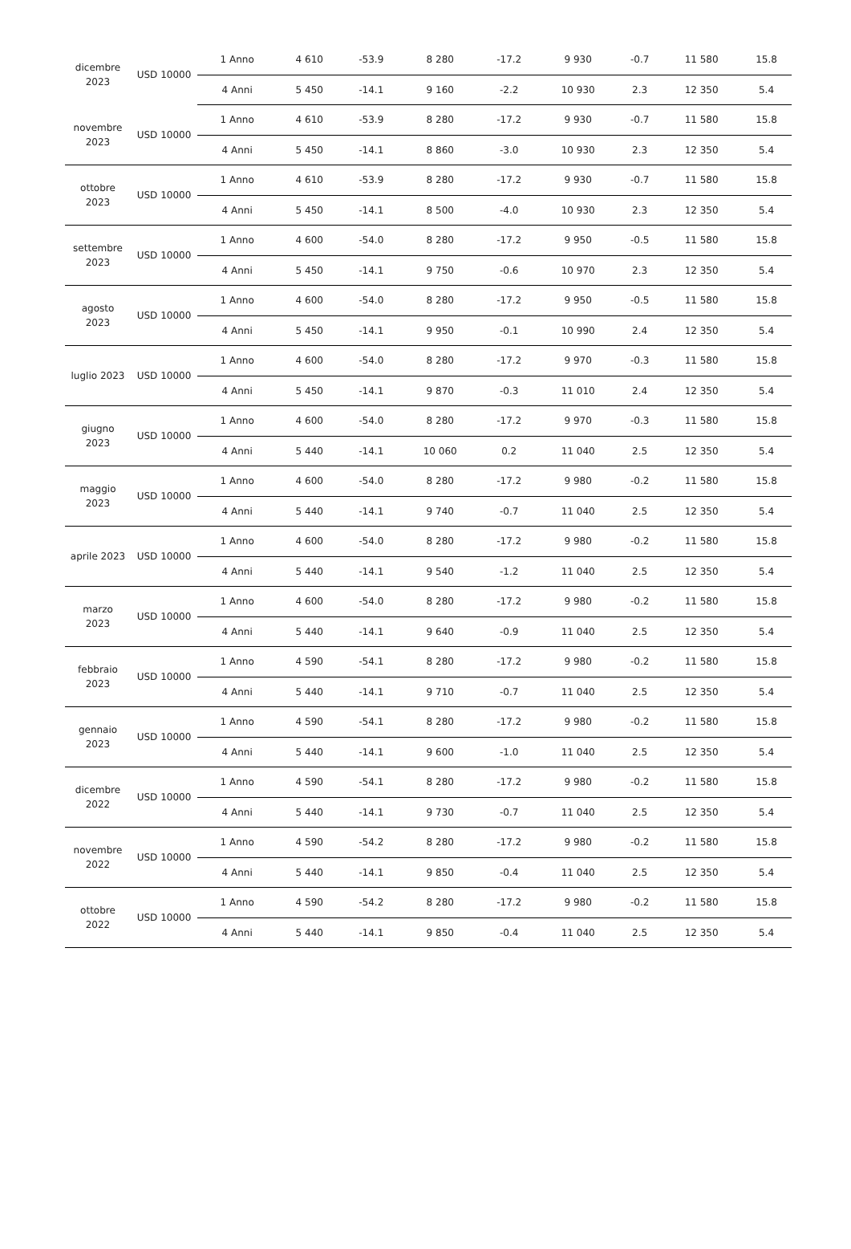| dicembre 2023 | USD 10000 | 1 Anno | 4 610 | -53.9 | 8 280 | -17.2 | 9 930 | -0.7 | 11 580 | 15.8 |
| | | 4 Anni | 5 450 | -14.1 | 9 160 | -2.2 | 10 930 | 2.3 | 12 350 | 5.4 |
| novembre 2023 | USD 10000 | 1 Anno | 4 610 | -53.9 | 8 280 | -17.2 | 9 930 | -0.7 | 11 580 | 15.8 |
| | | 4 Anni | 5 450 | -14.1 | 8 860 | -3.0 | 10 930 | 2.3 | 12 350 | 5.4 |
| ottobre 2023 | USD 10000 | 1 Anno | 4 610 | -53.9 | 8 280 | -17.2 | 9 930 | -0.7 | 11 580 | 15.8 |
| | | 4 Anni | 5 450 | -14.1 | 8 500 | -4.0 | 10 930 | 2.3 | 12 350 | 5.4 |
| settembre 2023 | USD 10000 | 1 Anno | 4 600 | -54.0 | 8 280 | -17.2 | 9 950 | -0.5 | 11 580 | 15.8 |
| | | 4 Anni | 5 450 | -14.1 | 9 750 | -0.6 | 10 970 | 2.3 | 12 350 | 5.4 |
| agosto 2023 | USD 10000 | 1 Anno | 4 600 | -54.0 | 8 280 | -17.2 | 9 950 | -0.5 | 11 580 | 15.8 |
| | | 4 Anni | 5 450 | -14.1 | 9 950 | -0.1 | 10 990 | 2.4 | 12 350 | 5.4 |
| luglio 2023 | USD 10000 | 1 Anno | 4 600 | -54.0 | 8 280 | -17.2 | 9 970 | -0.3 | 11 580 | 15.8 |
| | | 4 Anni | 5 450 | -14.1 | 9 870 | -0.3 | 11 010 | 2.4 | 12 350 | 5.4 |
| giugno 2023 | USD 10000 | 1 Anno | 4 600 | -54.0 | 8 280 | -17.2 | 9 970 | -0.3 | 11 580 | 15.8 |
| | | 4 Anni | 5 440 | -14.1 | 10 060 | 0.2 | 11 040 | 2.5 | 12 350 | 5.4 |
| maggio 2023 | USD 10000 | 1 Anno | 4 600 | -54.0 | 8 280 | -17.2 | 9 980 | -0.2 | 11 580 | 15.8 |
| | | 4 Anni | 5 440 | -14.1 | 9 740 | -0.7 | 11 040 | 2.5 | 12 350 | 5.4 |
| aprile 2023 | USD 10000 | 1 Anno | 4 600 | -54.0 | 8 280 | -17.2 | 9 980 | -0.2 | 11 580 | 15.8 |
| | | 4 Anni | 5 440 | -14.1 | 9 540 | -1.2 | 11 040 | 2.5 | 12 350 | 5.4 |
| marzo 2023 | USD 10000 | 1 Anno | 4 600 | -54.0 | 8 280 | -17.2 | 9 980 | -0.2 | 11 580 | 15.8 |
| | | 4 Anni | 5 440 | -14.1 | 9 640 | -0.9 | 11 040 | 2.5 | 12 350 | 5.4 |
| febbraio 2023 | USD 10000 | 1 Anno | 4 590 | -54.1 | 8 280 | -17.2 | 9 980 | -0.2 | 11 580 | 15.8 |
| | | 4 Anni | 5 440 | -14.1 | 9 710 | -0.7 | 11 040 | 2.5 | 12 350 | 5.4 |
| gennaio 2023 | USD 10000 | 1 Anno | 4 590 | -54.1 | 8 280 | -17.2 | 9 980 | -0.2 | 11 580 | 15.8 |
| | | 4 Anni | 5 440 | -14.1 | 9 600 | -1.0 | 11 040 | 2.5 | 12 350 | 5.4 |
| dicembre 2022 | USD 10000 | 1 Anno | 4 590 | -54.1 | 8 280 | -17.2 | 9 980 | -0.2 | 11 580 | 15.8 |
| | | 4 Anni | 5 440 | -14.1 | 9 730 | -0.7 | 11 040 | 2.5 | 12 350 | 5.4 |
| novembre 2022 | USD 10000 | 1 Anno | 4 590 | -54.2 | 8 280 | -17.2 | 9 980 | -0.2 | 11 580 | 15.8 |
| | | 4 Anni | 5 440 | -14.1 | 9 850 | -0.4 | 11 040 | 2.5 | 12 350 | 5.4 |
| ottobre 2022 | USD 10000 | 1 Anno | 4 590 | -54.2 | 8 280 | -17.2 | 9 980 | -0.2 | 11 580 | 15.8 |
| | | 4 Anni | 5 440 | -14.1 | 9 850 | -0.4 | 11 040 | 2.5 | 12 350 | 5.4 |